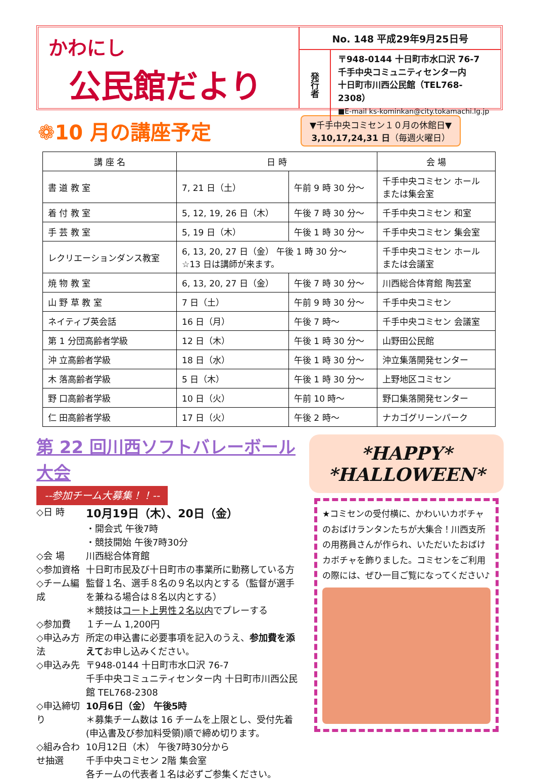かわにし
公民館だより
No. 148 平成29年9月25日号
発行者
〒948-0144 十日町市水口沢 76-7
千手中央コミュニティセンター内
十日町市川西公民館（TEL768-2308）
■E-mail ks-kominkan@city.tokamachi.lg.jp
❁10 月の講座予定
▼千手中央コミセン１０月の休館日▼
3,10,17,24,31 日（毎週火曜日）
| 講 座 名 | 日 時 | | 会 場 |
| --- | --- | --- | --- |
| 書 道 教 室 | 7, 21 日（土） | 午前 9 時 30 分～ | 千手中央コミセン ホール または集会室 |
| 着 付 教 室 | 5, 12, 19, 26 日（木） | 午後 7 時 30 分～ | 千手中央コミセン 和室 |
| 手 芸 教 室 | 5, 19 日（木） | 午後 1 時 30 分～ | 千手中央コミセン 集会室 |
| レクリエーションダンス教室 | 6, 13, 20, 27 日（金） 午後 1 時 30 分～ ☆13 日は講師が来ます。 | | 千手中央コミセン ホール または会議室 |
| 焼 物 教 室 | 6, 13, 20, 27 日（金） | 午後 7 時 30 分～ | 川西総合体育館 陶芸室 |
| 山 野 草 教 室 | 7 日（土） | 午前 9 時 30 分～ | 千手中央コミセン |
| ネイティブ英会話 | 16 日（月） | 午後 7 時～ | 千手中央コミセン 会議室 |
| 第 1 分団高齢者学級 | 12 日（木） | 午後 1 時 30 分～ | 山野田公民館 |
| 沖 立高齢者学級 | 18 日（水） | 午後 1 時 30 分～ | 沖立集落開発センター |
| 木 落高齢者学級 | 5 日（木） | 午後 1 時 30 分～ | 上野地区コミセン |
| 野 口高齢者学級 | 10 日（火） | 午前 10 時～ | 野口集落開発センター |
| 仁 田高齢者学級 | 17 日（火） | 午後 2 時～ | ナカゴグリーンパーク |
第 22 回川西ソフトバレーボール大会
--参加チーム大募集！！--
◇日 時 10月19日（木）、20日（金）
・開会式 午後7時
・競技開始 午後7時30分
◇会 場 川西総合体育館
◇参加資格 十日町市民及び十日町市の事業所に勤務している方
◇チーム編成 監督１名、選手８名の９名以内とする（監督が選手を兼ねる場合は８名以内とする）
＊競技はコート上男性２名以内でプレーする
◇参加費 １チーム 1,200円
◇申込み方法 所定の申込書に必要事項を記入のうえ、参加費を添えてお申し込みください。
◇申込み先 〒948-0144 十日町市水口沢 76-7
千手中央コミュニティセンター内 十日町市川西公民館 TEL768-2308
◇申込締切り 10月6日（金） 午後5時
＊募集チーム数は 16 チームを上限とし、受付先着(申込書及び参加料受領)順で締め切ります。
◇組み合わせ抽選 10月12日（木） 午後7時30分から
千手中央コミセン 2階 集会室
各チームの代表者１名は必ずご参集ください。
*HAPPY*
*HALLOWEEN*
★コミセンの受付横に、かわいいカボチャのおばけランタンたちが大集合！川西支所の用務員さんが作られ、いただいたおばけカボチャを飾りました。コミセンをご利用の際には、ぜひ一目ご覧になってください♪